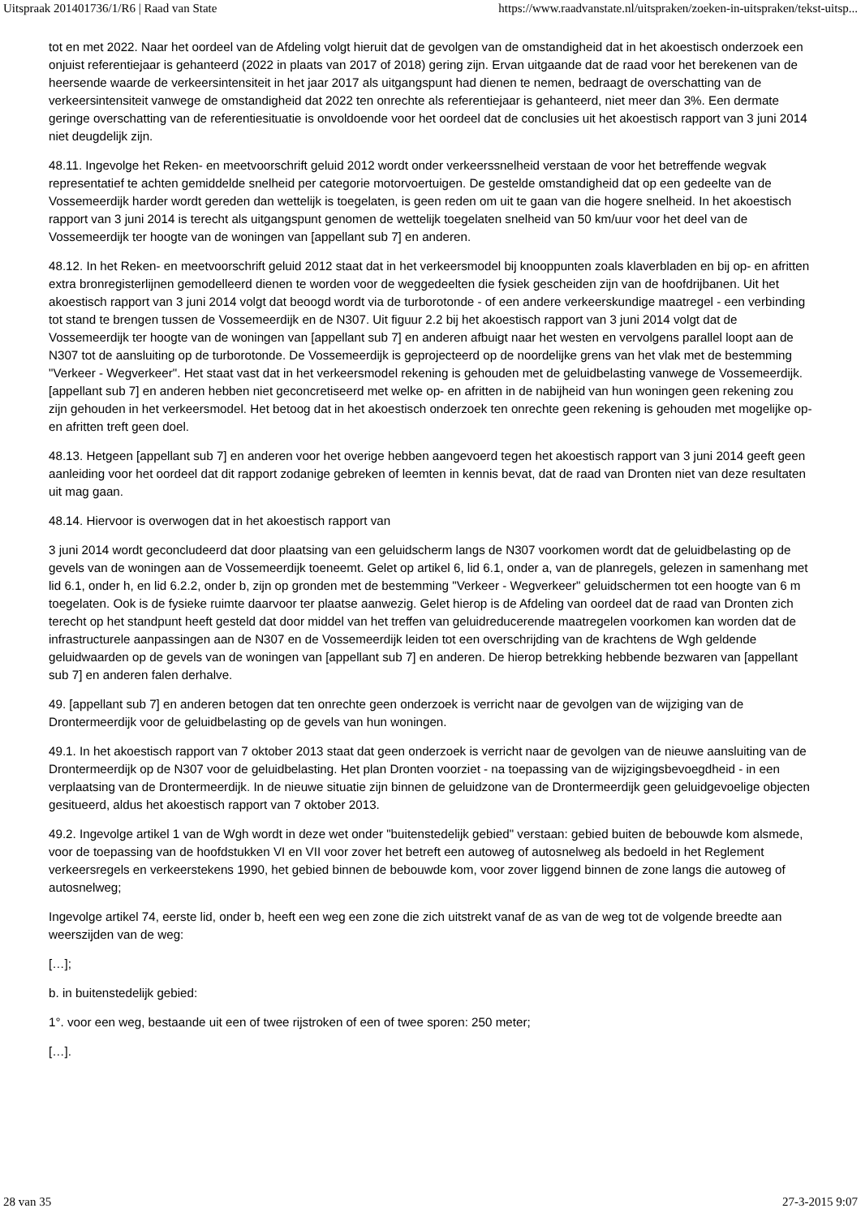Uitspraak 201401736/1/R6 | Raad van State https://www.raadvanstate.nl/uitspraken/zoeken-in-uitspraken/tekst-uitsp...
tot en met 2022. Naar het oordeel van de Afdeling volgt hieruit dat de gevolgen van de omstandigheid dat in het akoestisch onderzoek een onjuist referentiejaar is gehanteerd (2022 in plaats van 2017 of 2018) gering zijn. Ervan uitgaande dat de raad voor het berekenen van de heersende waarde de verkeersintensiteit in het jaar 2017 als uitgangspunt had dienen te nemen, bedraagt de overschatting van de verkeersintensiteit vanwege de omstandigheid dat 2022 ten onrechte als referentiejaar is gehanteerd, niet meer dan 3%. Een dermate geringe overschatting van de referentiesituatie is onvoldoende voor het oordeel dat de conclusies uit het akoestisch rapport van 3 juni 2014 niet deugdelijk zijn.
48.11. Ingevolge het Reken- en meetvoorschrift geluid 2012 wordt onder verkeerssnelheid verstaan de voor het betreffende wegvak representatief te achten gemiddelde snelheid per categorie motorvoertuigen. De gestelde omstandigheid dat op een gedeelte van de Vossemeerdijk harder wordt gereden dan wettelijk is toegelaten, is geen reden om uit te gaan van die hogere snelheid. In het akoestisch rapport van 3 juni 2014 is terecht als uitgangspunt genomen de wettelijk toegelaten snelheid van 50 km/uur voor het deel van de Vossemeerdijk ter hoogte van de woningen van [appellant sub 7] en anderen.
48.12. In het Reken- en meetvoorschrift geluid 2012 staat dat in het verkeersmodel bij knooppunten zoals klaverbladen en bij op- en afritten extra bronregisterlijnen gemodelleerd dienen te worden voor de weggedeelten die fysiek gescheiden zijn van de hoofdrijbanen. Uit het akoestisch rapport van 3 juni 2014 volgt dat beoogd wordt via de turborotonde - of een andere verkeerskundige maatregel - een verbinding tot stand te brengen tussen de Vossemeerdijk en de N307. Uit figuur 2.2 bij het akoestisch rapport van 3 juni 2014 volgt dat de Vossemeerdijk ter hoogte van de woningen van [appellant sub 7] en anderen afbuigt naar het westen en vervolgens parallel loopt aan de N307 tot de aansluiting op de turborotonde. De Vossemeerdijk is geprojecteerd op de noordelijke grens van het vlak met de bestemming "Verkeer - Wegverkeer". Het staat vast dat in het verkeersmodel rekening is gehouden met de geluidbelasting vanwege de Vossemeerdijk. [appellant sub 7] en anderen hebben niet geconcretiseerd met welke op- en afritten in de nabijheid van hun woningen geen rekening zou zijn gehouden in het verkeersmodel. Het betoog dat in het akoestisch onderzoek ten onrechte geen rekening is gehouden met mogelijke op- en afritten treft geen doel.
48.13. Hetgeen [appellant sub 7] en anderen voor het overige hebben aangevoerd tegen het akoestisch rapport van 3 juni 2014 geeft geen aanleiding voor het oordeel dat dit rapport zodanige gebreken of leemten in kennis bevat, dat de raad van Dronten niet van deze resultaten uit mag gaan.
48.14. Hiervoor is overwogen dat in het akoestisch rapport van
3 juni 2014 wordt geconcludeerd dat door plaatsing van een geluidscherm langs de N307 voorkomen wordt dat de geluidbelasting op de gevels van de woningen aan de Vossemeerdijk toeneemt. Gelet op artikel 6, lid 6.1, onder a, van de planregels, gelezen in samenhang met lid 6.1, onder h, en lid 6.2.2, onder b, zijn op gronden met de bestemming "Verkeer - Wegverkeer" geluidschermen tot een hoogte van 6 m toegelaten. Ook is de fysieke ruimte daarvoor ter plaatse aanwezig. Gelet hierop is de Afdeling van oordeel dat de raad van Dronten zich terecht op het standpunt heeft gesteld dat door middel van het treffen van geluidreducerende maatregelen voorkomen kan worden dat de infrastructurele aanpassingen aan de N307 en de Vossemeerdijk leiden tot een overschrijding van de krachtens de Wgh geldende geluidwaarden op de gevels van de woningen van [appellant sub 7] en anderen. De hierop betrekking hebbende bezwaren van [appellant sub 7] en anderen falen derhalve.
49. [appellant sub 7] en anderen betogen dat ten onrechte geen onderzoek is verricht naar de gevolgen van de wijziging van de Drontermeerdijk voor de geluidbelasting op de gevels van hun woningen.
49.1. In het akoestisch rapport van 7 oktober 2013 staat dat geen onderzoek is verricht naar de gevolgen van de nieuwe aansluiting van de Drontermeerdijk op de N307 voor de geluidbelasting. Het plan Dronten voorziet - na toepassing van de wijzigingsbevoegdheid - in een verplaatsing van de Drontermeerdijk. In de nieuwe situatie zijn binnen de geluidzone van de Drontermeerdijk geen geluidgevoelige objecten gesitueerd, aldus het akoestisch rapport van 7 oktober 2013.
49.2. Ingevolge artikel 1 van de Wgh wordt in deze wet onder "buitenstedelijk gebied" verstaan: gebied buiten de bebouwde kom alsmede, voor de toepassing van de hoofdstukken VI en VII voor zover het betreft een autoweg of autosnelweg als bedoeld in het Reglement verkeersregels en verkeerstekens 1990, het gebied binnen de bebouwde kom, voor zover liggend binnen de zone langs die autoweg of autosnelweg;
Ingevolge artikel 74, eerste lid, onder b, heeft een weg een zone die zich uitstrekt vanaf de as van de weg tot de volgende breedte aan weerszijden van de weg:
[…];
b. in buitenstedelijk gebied:
1°. voor een weg, bestaande uit een of twee rijstroken of een of twee sporen: 250 meter;
[…].
28 van 35 27-3-2015 9:07